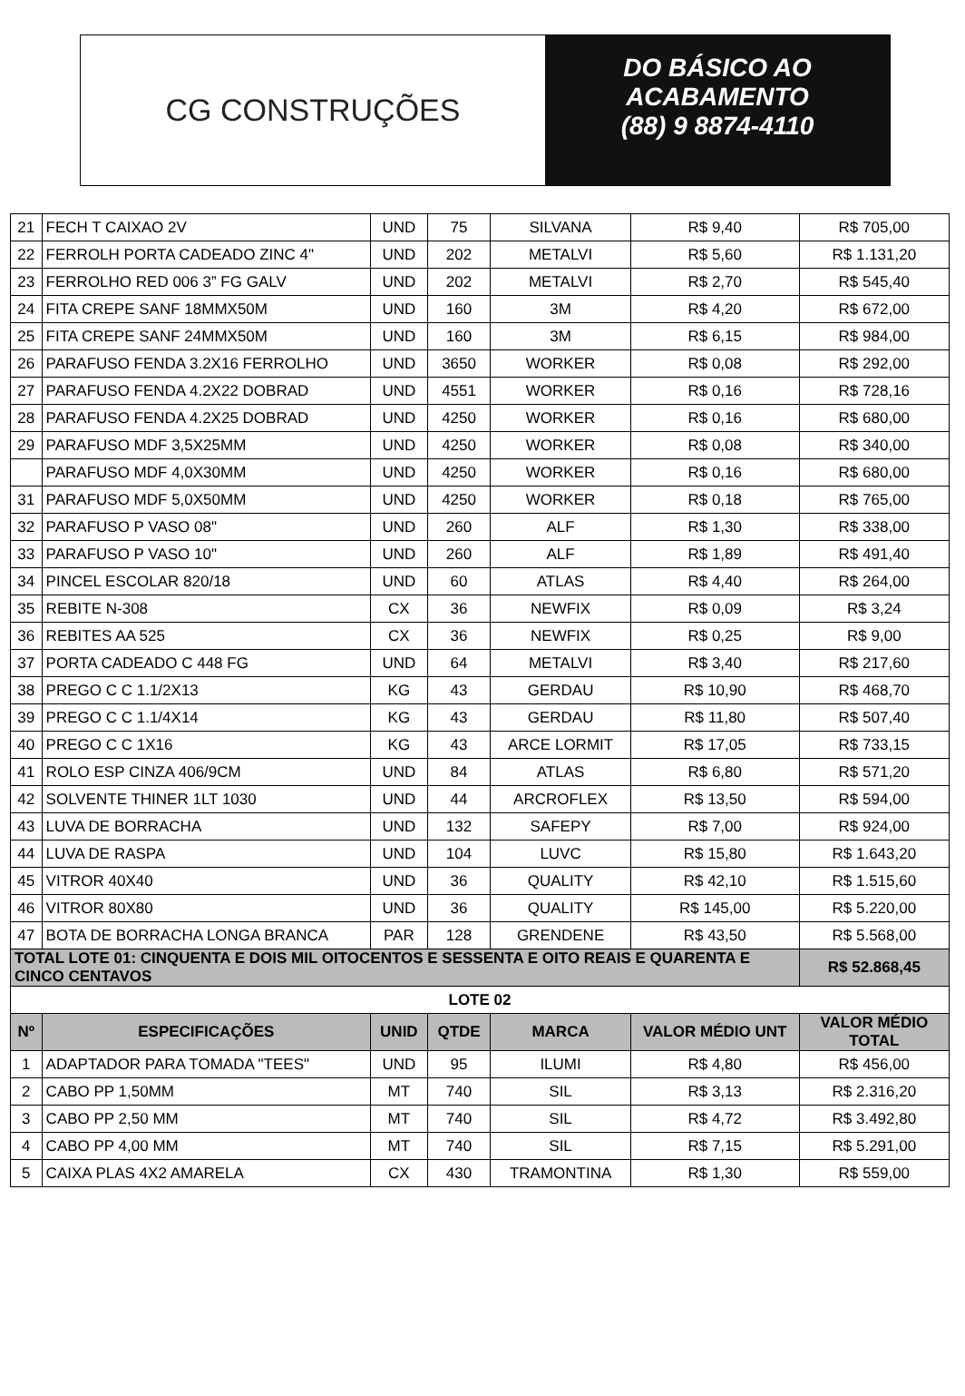CG CONSTRUÇÕES
DO BÁSICO AO
ACABAMENTO
(88) 9 8874-4110
| 21 | FECH T CAIXAO 2V | UND | 75 | SILVANA | R$ 9,40 | R$ 705,00 |
| 22 | FERROLH PORTA CADEADO ZINC 4" | UND | 202 | METALVI | R$ 5,60 | R$ 1.131,20 |
| 23 | FERROLHO RED 006 3” FG GALV | UND | 202 | METALVI | R$ 2,70 | R$ 545,40 |
| 24 | FITA CREPE SANF 18MMX50M | UND | 160 | 3M | R$ 4,20 | R$ 672,00 |
| 25 | FITA CREPE SANF 24MMX50M | UND | 160 | 3M | R$ 6,15 | R$ 984,00 |
| 26 | PARAFUSO FENDA 3.2X16 FERROLHO | UND | 3650 | WORKER | R$ 0,08 | R$ 292,00 |
| 27 | PARAFUSO FENDA 4.2X22 DOBRAD | UND | 4551 | WORKER | R$ 0,16 | R$ 728,16 |
| 28 | PARAFUSO FENDA 4.2X25 DOBRAD | UND | 4250 | WORKER | R$ 0,16 | R$ 680,00 |
| 29 | PARAFUSO MDF 3,5X25MM | UND | 4250 | WORKER | R$ 0,08 | R$ 340,00 |
| | PARAFUSO MDF 4,0X30MM | UND | 4250 | WORKER | R$ 0,16 | R$ 680,00 |
| 31 | PARAFUSO MDF 5,0X50MM | UND | 4250 | WORKER | R$ 0,18 | R$ 765,00 |
| 32 | PARAFUSO P VASO 08" | UND | 260 | ALF | R$ 1,30 | R$ 338,00 |
| 33 | PARAFUSO P VASO 10" | UND | 260 | ALF | R$ 1,89 | R$ 491,40 |
| 34 | PINCEL ESCOLAR 820/18 | UND | 60 | ATLAS | R$ 4,40 | R$ 264,00 |
| 35 | REBITE N-308 | CX | 36 | NEWFIX | R$ 0,09 | R$ 3,24 |
| 36 | REBITES AA 525 | CX | 36 | NEWFIX | R$ 0,25 | R$ 9,00 |
| 37 | PORTA CADEADO C 448 FG | UND | 64 | METALVI | R$ 3,40 | R$ 217,60 |
| 38 | PREGO C C 1.1/2X13 | KG | 43 | GERDAU | R$ 10,90 | R$ 468,70 |
| 39 | PREGO C C 1.1/4X14 | KG | 43 | GERDAU | R$ 11,80 | R$ 507,40 |
| 40 | PREGO C C 1X16 | KG | 43 | ARCE LORMIT | R$ 17,05 | R$ 733,15 |
| 41 | ROLO ESP CINZA 406/9CM | UND | 84 | ATLAS | R$ 6,80 | R$ 571,20 |
| 42 | SOLVENTE THINER 1LT 1030 | UND | 44 | ARCROFLEX | R$ 13,50 | R$ 594,00 |
| 43 | LUVA DE BORRACHA | UND | 132 | SAFEPY | R$ 7,00 | R$ 924,00 |
| 44 | LUVA DE RASPA | UND | 104 | LUVC | R$ 15,80 | R$ 1.643,20 |
| 45 | VITROR 40X40 | UND | 36 | QUALITY | R$ 42,10 | R$ 1.515,60 |
| 46 | VITROR 80X80 | UND | 36 | QUALITY | R$ 145,00 | R$ 5.220,00 |
| 47 | BOTA DE BORRACHA LONGA BRANCA | PAR | 128 | GRENDENE | R$ 43,50 | R$ 5.568,00 |
| TOTAL LOTE 01: CINQUENTA E DOIS MIL OITOCENTOS E SESSENTA E OITO REAIS E QUARENTA E CINCO CENTAVOS | | | | | | R$ 52.868,45 |
| LOTE 02 | | | | | | |
| Nº | ESPECIFICAÇÕES | UNID | QTDE | MARCA | VALOR MÉDIO UNT | VALOR MÉDIO TOTAL |
| 1 | ADAPTADOR PARA TOMADA "TEES" | UND | 95 | ILUMI | R$ 4,80 | R$ 456,00 |
| 2 | CABO PP 1,50MM | MT | 740 | SIL | R$ 3,13 | R$ 2.316,20 |
| 3 | CABO PP 2,50 MM | MT | 740 | SIL | R$ 4,72 | R$ 3.492,80 |
| 4 | CABO PP 4,00 MM | MT | 740 | SIL | R$ 7,15 | R$ 5.291,00 |
| 5 | CAIXA PLAS 4X2 AMARELA | CX | 430 | TRAMONTINA | R$ 1,30 | R$ 559,00 |